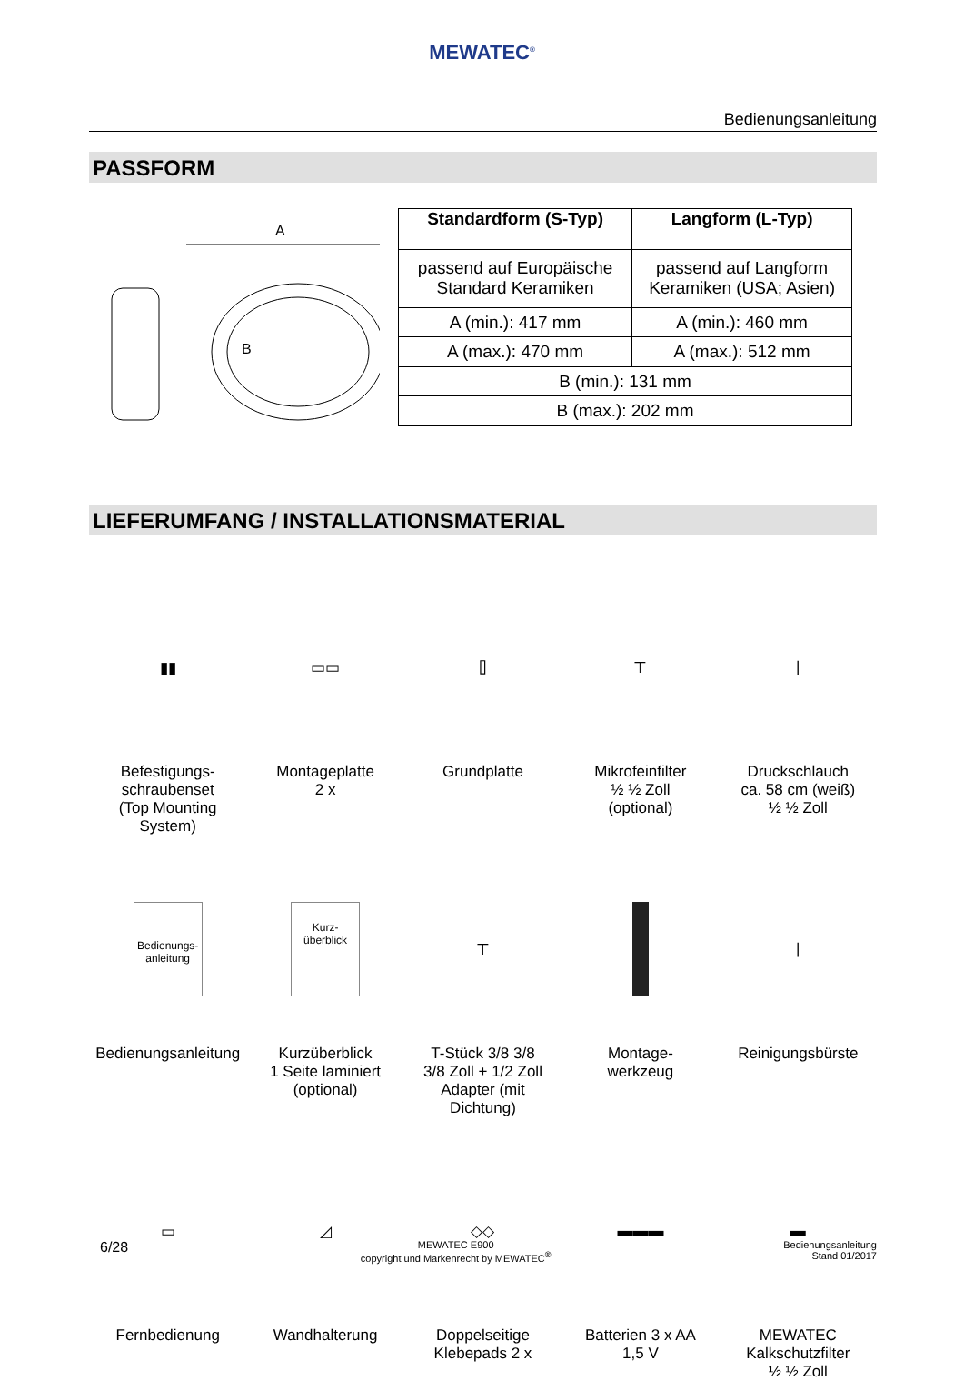MEWATEC<sup>®</sup>
Bedienungsanleitung
PASSFORM
A
B
| Standardform (S-Typ) | Langform (L-Typ) |
| --- | --- |
| passend auf Europäische Standard Keramiken | passend auf Langform Keramiken (USA; Asien) |
| A (min.): 417 mm | A (min.): 460 mm |
| A (max.): 470 mm | A (max.): 512 mm |
| B (min.): 131 mm | |
| B (max.): 202 mm | |
LIEFERUMFANG / INSTALLATIONSMATERIAL
▮▮
Befestigungs-
schraubenset
(Top Mounting System)
▭▭
Montageplatte
2 x
⌷
Grundplatte
⊤
Mikrofeinfilter
½ ½ Zoll
(optional)
|
Druckschlauch
ca. 58 cm (weiß)
½ ½ Zoll
Bedienungs-
anleitung
Bedienungsanleitung
Kurz-
überblick
Kurzüberblick
1 Seite laminiert
(optional)
⊤
T-Stück 3/8 3/8
3/8 Zoll + 1/2 Zoll
Adapter (mit
Dichtung)
Montage-
werkzeug
|
Reinigungsbürste
▭
Fernbedienung
◿
Wandhalterung
◇◇
Doppelseitige
Klebepads 2 x
▬▬▬
Batterien 3 x AA
1,5 V
▬
MEWATEC
Kalkschutzfilter
½ ½ Zoll
6/28
MEWATEC E900
copyright und Markenrecht by MEWATEC<sup>®</sup>
Bedienungsanleitung
Stand 01/2017